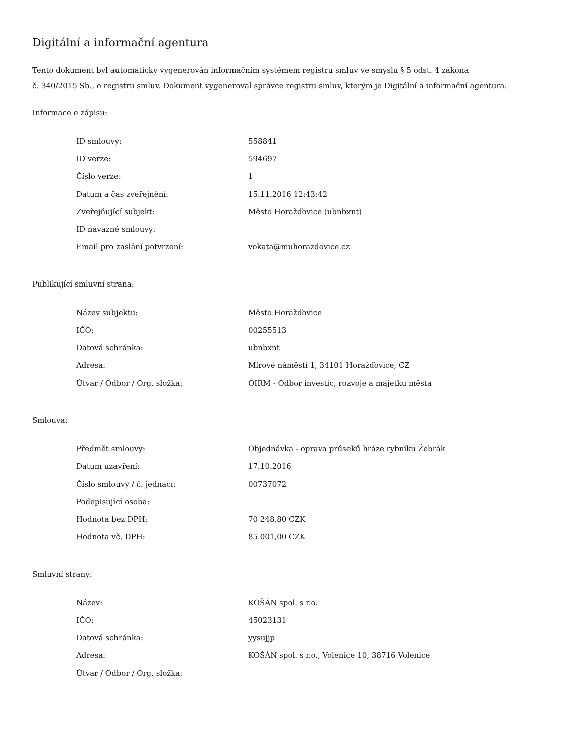Digitální a informační agentura
Tento dokument byl automaticky vygenerován informačním systémem registru smluv ve smyslu § 5 odst. 4 zákona
č. 340/2015 Sb., o registru smluv. Dokument vygeneroval správce registru smluv, kterým je Digitální a informační agentura.
Informace o zápisu:
| ID smlouvy: | 558841 |
| ID verze: | 594697 |
| Číslo verze: | 1 |
| Datum a čas zveřejnění: | 15.11.2016 12:43:42 |
| Zveřejňující subjekt: | Město Horažďovice (ubnbxnt) |
| ID návazné smlouvy: | |
| Email pro zaslání potvrzení: | vokata@muhorazdovice.cz |
Publikující smluvní strana:
| Název subjektu: | Město Horažďovice |
| IČO: | 00255513 |
| Datová schránka: | ubnbxnt |
| Adresa: | Mírové náměstí 1, 34101 Horažďovice, CZ |
| Útvar / Odbor / Org. složka: | OIRM - Odbor investic, rozvoje a majetku města |
Smlouva:
| Předmět smlouvy: | Objednávka - oprava průseků hráze rybníku Žebrák |
| Datum uzavření: | 17.10.2016 |
| Číslo smlouvy / č. jednací: | 00737072 |
| Podepisující osoba: | |
| Hodnota bez DPH: | 70 248,80 CZK |
| Hodnota vč. DPH: | 85 001,00 CZK |
Smluvní strany:
| Název: | KOŠÁN spol. s r.o. |
| IČO: | 45023131 |
| Datová schránka: | yysujjp |
| Adresa: | KOŠÁN spol. s r.o., Volenice 10, 38716 Volenice |
| Útvar / Odbor / Org. složka: | |